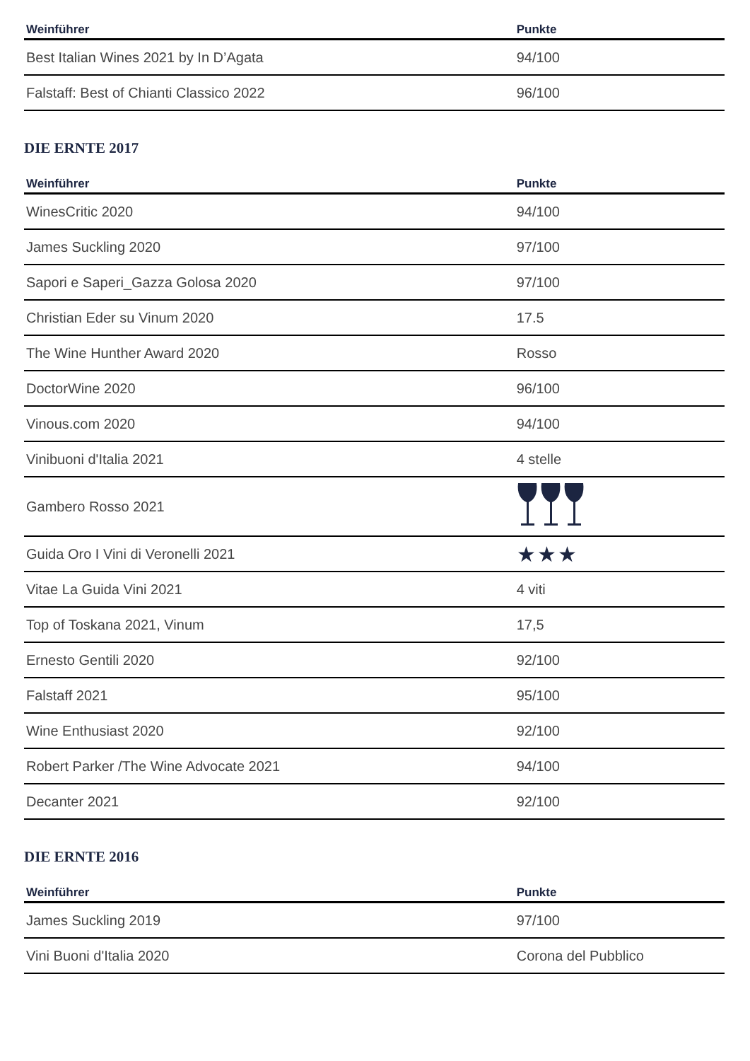| Weinführer | Punkte |
| --- | --- |
| Best Italian Wines 2021 by In D’Agata | 94/100 |
| Falstaff: Best of Chianti Classico 2022 | 96/100 |
DIE ERNTE 2017
| Weinführer | Punkte |
| --- | --- |
| WinesCritic 2020 | 94/100 |
| James Suckling 2020 | 97/100 |
| Sapori e Saperi_Gazza Golosa 2020 | 97/100 |
| Christian Eder su Vinum 2020 | 17.5 |
| The Wine Hunther Award 2020 | Rosso |
| DoctorWine 2020 | 96/100 |
| Vinous.com 2020 | 94/100 |
| Vinibuoni d'Italia 2021 | 4 stelle |
| Gambero Rosso 2021 | |
| Guida Oro I Vini di Veronelli 2021 | ★★★ |
| Vitae La Guida Vini 2021 | 4 viti |
| Top of Toskana 2021, Vinum | 17,5 |
| Ernesto Gentili 2020 | 92/100 |
| Falstaff 2021 | 95/100 |
| Wine Enthusiast 2020 | 92/100 |
| Robert Parker /The Wine Advocate 2021 | 94/100 |
| Decanter 2021 | 92/100 |
DIE ERNTE 2016
| Weinführer | Punkte |
| --- | --- |
| James Suckling 2019 | 97/100 |
| Vini Buoni d'Italia 2020 | Corona del Pubblico |